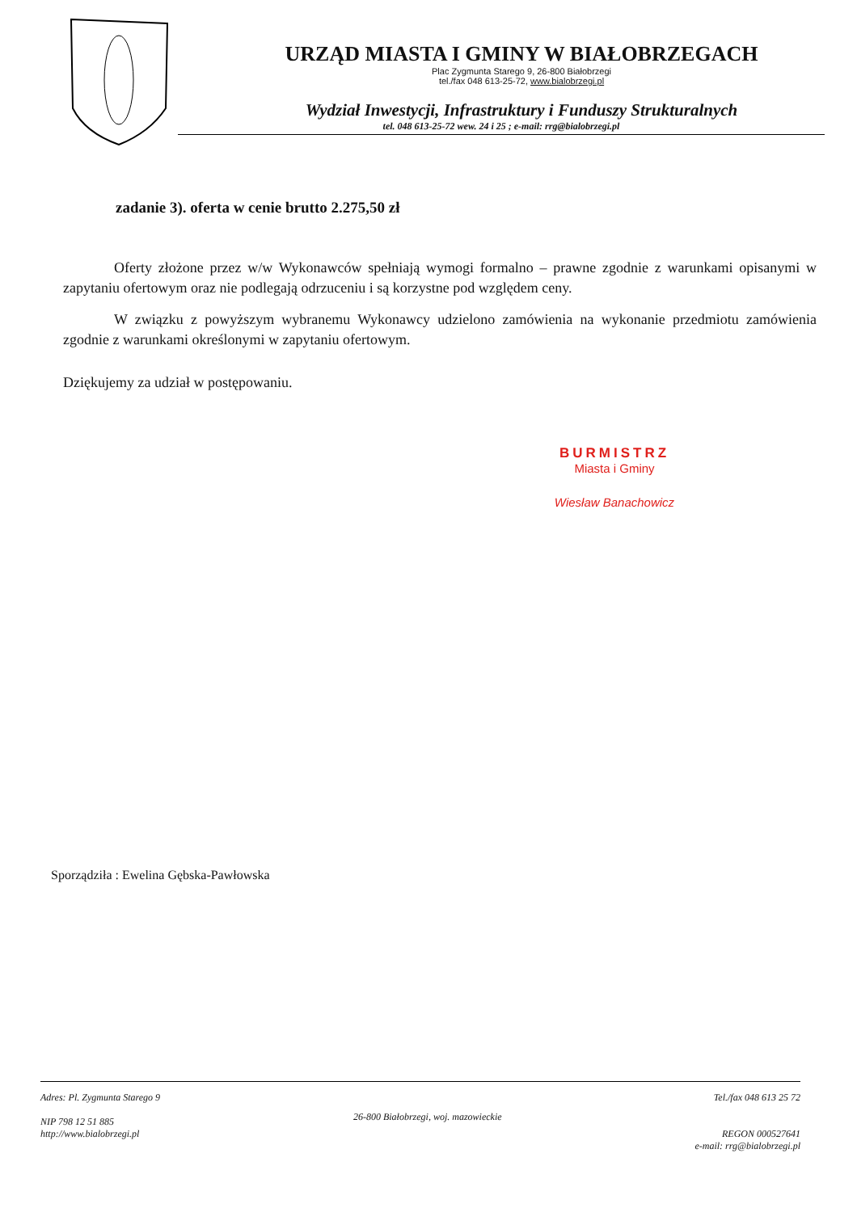URZĄD MIASTA I GMINY W BIAŁOBRZEGACH
Plac Zygmunta Starego 9, 26-800 Białobrzegi
tel./fax 048 613-25-72, www.bialobrzegi.pl
Wydział Inwestycji, Infrastruktury i Funduszy Strukturalnych
tel. 048 613-25-72 wew. 24 i 25 ; e-mail: rrg@bialobrzegi.pl
zadanie 3). oferta w cenie brutto 2.275,50 zł
Oferty złożone przez w/w Wykonawców spełniają wymogi formalno – prawne zgodnie z warunkami opisanymi w zapytaniu ofertowym oraz nie podlegają odrzuceniu i są korzystne pod względem ceny.
W związku z powyższym wybranemu Wykonawcy udzielono zamówienia na wykonanie przedmiotu zamówienia zgodnie z warunkami określonymi w zapytaniu ofertowym.
Dziękujemy za udział w postępowaniu.
BURMISTRZ
Miasta i Gminy
Wiesław Banachowicz
Sporządziła : Ewelina Gębska-Pawłowska
Adres: Pl. Zygmunta Starego 9
NIP 798 12 51 885
http://www.bialobrzegi.pl
26-800 Białobrzegi, woj. mazowieckie
Tel./fax 048 613 25 72
REGON 000527641
e-mail: rrg@bialobrzegi.pl